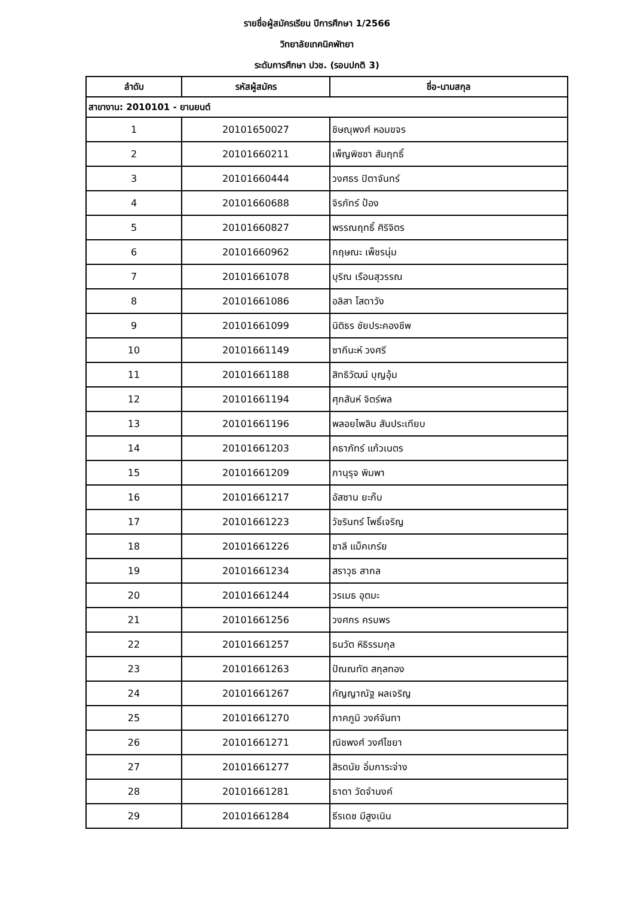รายชื่อผู้สมัครเรียน ปีการศึกษา 1/2566
วิทยาลัยเทคนิคพัทยา
ระดับการศึกษา ปวช. (รอบปกติ 3)
| ลำดับ | รหัสผู้สมัคร | ชื่อ-นามสกุล |
| --- | --- | --- |
| สาขางาน: 2010101 - ยานยนต์ | | |
| 1 | 20101650027 | ชิษณุพงศ์ หอมขจร |
| 2 | 20101660211 | เพ็ญพิชชา สัมฤทธิ์ |
| 3 | 20101660444 | วงศธร ปิตาจันทร์ |
| 4 | 20101660688 | จิรภัทร์ ป้อง |
| 5 | 20101660827 | พรรณฤทธิ์ ศิริจิตร |
| 6 | 20101660962 | กฤษณะ เพ็ชรนุ่ม |
| 7 | 20101661078 | บุริณ เรือนสุวรรณ |
| 8 | 20101661086 | อลิสา โสดาวัง |
| 9 | 20101661099 | นิติธร ชัยประคองชีพ |
| 10 | 20101661149 | ซากีนะห์ วงศรี |
| 11 | 20101661188 | สิทธิวัฒน์ บุญอุ้ม |
| 12 | 20101661194 | ศุภสันห์ จิตร์พล |
| 13 | 20101661196 | พลอยไพลิน สันประเทียบ |
| 14 | 20101661203 | คธาภัทร์ แก้วเนตร |
| 15 | 20101661209 | ภานุรุจ พิมพา |
| 16 | 20101661217 | อัสซาน ยะก๊บ |
| 17 | 20101661223 | วัชรินทร์ โพธิ์เจริญ |
| 18 | 20101661226 | ชาลี แม็คเกร์ย |
| 19 | 20101661234 | สราวุธ สากล |
| 20 | 20101661244 | วรเมธ อุตมะ |
| 21 | 20101661256 | วงศกร ครบพร |
| 22 | 20101661257 | ธนวัต หิธิรรมกุล |
| 23 | 20101661263 | ปัณณทัต สกุลทอง |
| 24 | 20101661267 | กัญญาณัฐ ผลเจริญ |
| 25 | 20101661270 | ภาคภูมิ วงค์จันทา |
| 26 | 20101661271 | ณิชพงศ์ วงศ์ไชยา |
| 27 | 20101661277 | สิรดนัย อิ่มการะจ่าง |
| 28 | 20101661281 | ธาดา วัดจำนงค์ |
| 29 | 20101661284 | ธีรเดช มีสูงเนิน |